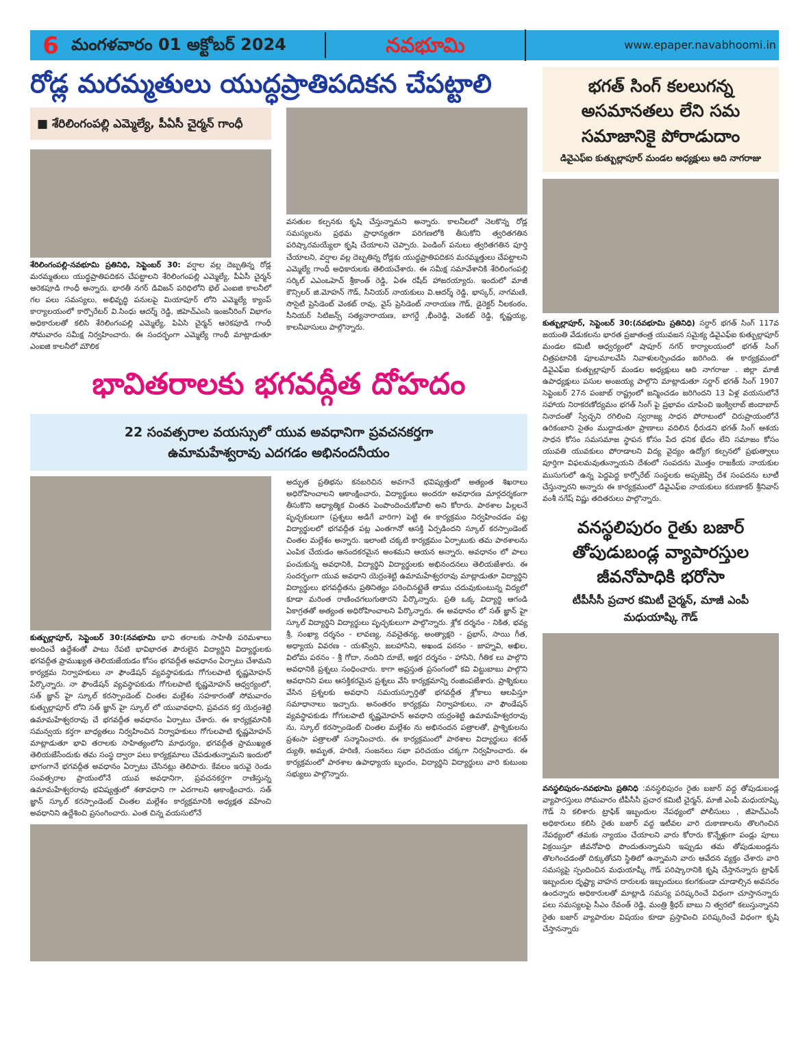6
మంగళవారం 01 అక్టోబర్ 2024
నవభూమి
www.epaper.navabhoomi.in
రోడ్ల మరమ్మతులు యుద్ధప్రాతిపదికన చేపట్టాలి
■ శేరిలింగంపల్లి ఎమ్మెల్యే, పీఏసీ చైర్మన్ గాంధీ
శేరిలింగంపల్లి-నవభూమి ప్రతినిధి, సెప్టెంబర్ 30: వర్షాల వల్ల దెబ్బతిన్న రోడ్ల మరమ్మతులు యుద్ధప్రాతిపదికన చేపట్టాలని శేరిలింగంపల్లి ఎమ్మెల్యే, పీఏసీ చైర్మన్ ఆరెకపూడి గాంధీ అన్నారు. భారతీ నగర్ డివిజన్ పరిధిలోని భెల్ ఎంఐజి కాలనీలో గల పలు సమస్యలు, అభివృద్ధి పనులపై మియాపూర్ లోని ఎమ్మెల్యే క్యాంప్ కార్యాలయంలో కార్పొరేటర్ వి.సింధు ఆదర్శ్ రెడ్డి, జిహెచ్ఎంసి ఇంజనీరింగ్ విభాగం అధికారులతో కలిసి శేరిలింగంపల్లి ఎమ్మెల్యే, పిఏసి చైర్మన్ ఆరెకపూడి గాంధీ సోమవారం సమీక్ష నిర్వహించారు. ఈ సందర్భంగా ఎమ్మెల్యే గాంధీ మాట్లాడుతూ ఎంఐజి కాలనీలో మౌలిక
వసతుల కల్పనకు కృషి చేస్తున్నామని అన్నారు. కాలనీలలో నెలకొన్న రోడ్ల సమస్యలను ప్రథమ ప్రాధాన్యతగా పరిగణలోకి తీసుకోని త్వరితగతిన పరిష్కారమయ్యేలా కృషి చేయాలని చెప్పారు. పెండింగ్ పనులు త్వరితగతిన పూర్తి చేయాలని, వర్షాల వల్ల దెబ్బతిన్న రోడ్లకు యుద్ధప్రాతిపదికన మరమ్మత్తులు చేపట్టాలని ఎమ్మెల్యే గాంధీ అధికారులకు తెలియచేశారు. ఈ సమీక్ష సమావేశానికి శేరిలింగంపల్లి సర్కిల్ ఎఎంఒహెచ్ శ్రీకాంత్ రెడ్డి, ఏఈ రషీద్ హాజరయ్యారు. ఇందులో మాజీ కౌన్సిలర్ జి.మోహన్ గౌడ్, సీనియర్ నాయకులు వి.ఆదర్శ్ రెడ్డి, భాస్కర్, నాగమణి, సొసైటీ ప్రెసిడెంట్ వెంకట్ రావు, వైస్ ప్రెసిడెంట్ నారాయణ గౌడ్, డైరెక్టర్ నీలకంఠం, సీనియర్ సిటిజన్స్ సత్యనారాయణ, బాగర్డే ,భీంరెడ్డి, వెంకట్ రెడ్డి, కృష్ణయ్య, కాలనీవాసులు పాల్గొన్నారు.
భావితరాలకు భగవద్గీత దోహదం
22 సంవత్సరాల వయస్సులో యువ అవధానిగా ప్రవచనకర్తగా
ఉమామహేశ్వరావు ఎదగడం అభినందనీయం
కుత్బుల్లాపూర్, సెప్టెంబర్ 30:(నవభూమి భావి తరాలకు సాహితీ పరిమళాలు అందించే ఉద్దేశంతో పాటు రేపటి భావిభారత పౌరులైన విద్యార్థిని విద్యార్థులకు భగవద్గీత ప్రాముఖ్యత తెలియజేయడం కోసం భగవద్గీత అవధానం ఏర్పాటు చేశామని కార్యక్రమ నిర్వాహకులు నా ఫౌండేషన్ వ్యవస్థాపకుడు గోగులపాటి కృష్ణమోహన్ పేర్కొన్నారు. నా ఫౌండేషన్ వ్యవస్థాపకుడు గోగులపాటి కృష్ణమోహన్ ఆధ్వర్యంలో, సత్ జ్ఞాన్ హై స్కూల్ కరస్పాండెంట్ చింతల మల్లేశం సహకారంతో సోమవారం కుత్బుల్లాపూర్ లోని సత్ జ్ఞాన్ హై స్కూల్ లో యువావధాని, ప్రవచన కర్త యెర్రంశెట్టి ఉమామహేశ్వరరావు చే భగవద్గీత అవధానం ఏర్పాటు చేశారు. ఈ కార్యక్రమానికి సమన్వయ కర్తగా బాధ్యతలు నిర్వహించిన నిర్వాహకులు గోగులపాటి కృష్ణమోహన్ మాట్లాడుతూ భావి తరాలకు సాహిత్యంలోని మాధుర్యం, భగవద్గీత ప్రాముఖ్యత తెలియజేసేందుకు తమ సంస్థ ద్వారా పలు కార్యక్రమాలు చేపడుతున్నామని ఇందులో భాగంగానే భగవద్గీత అవధానం ఏర్పాటు చేసినట్లు తెలిపారు. కేవలం ఇరువై రెండు సంవత్సరాల ప్రాయంలోనే యువ అవధానిగా, ప్రవచనకర్తగా రాణిస్తున్న ఉమామహేశ్వరరావు భవిష్యత్తులో శతావధాని గా ఎదగాలని ఆకాంక్షించారు. సత్ జ్ఞాన్ స్కూల్ కరస్పాండెంట్ చింతల మల్లేశం కార్యక్రమానికి అధ్యక్షత వహించి అవధానిని ఉద్దేశించి ప్రసంగించారు. ఎంత చిన్న వయసులోనే
అద్భుత ప్రతిభను కనబరిచిన అవగానే భవిష్యత్తులో అత్యంత శిఖరాలు అధిరోహించాలని ఆకాంక్షించారు, విద్యార్థులు అందరూ అవధారణ మార్గదర్శకంగా తీసుకొని ఆధ్యాత్మిక చింతన పెంపొందించుకోవాలి అని కోరారు. పాఠశాల పిల్లలనే పృచ్ఛకులుగా (ప్రశ్నలు అడిగే వారిగా) పెట్టి ఈ కార్యక్రమం నిర్వహించడం పట్ల విద్యార్థులలో భగవద్గీత పట్ల ఎంతగానో ఆసక్తి ఏర్పడిందని స్కూల్ కరస్పాండెంట్ చింతల మల్లేశం అన్నారు. ఇలాంటి చక్కటి కార్యక్రమం ఏర్పాటుకు తమ పాఠశాలను ఎంపిక చేయడం ఆనందకరమైన అంశమని ఆయన అన్నారు. అవధానం లో పాలు పంచుకున్న అవధానికి, విద్యార్థిని విద్యార్థులకు అభినందనలు తెలియజేశారు. ఈ సందర్భంగా యువ అవధాని యెర్రంశెట్టి ఉమామహేశ్వరరావు మాట్లాడుతూ విద్యార్థిని విద్యార్థులు భగవద్గీతను ప్రతినిత్యం పఠించినట్లైతే తాము చదువుకుంటున్న విద్యలో కూడా మరింత రాణించగలుగుతారని పేర్కొన్నారు. ప్రతి ఒక్క విద్యార్థి ఆగండి ఏకాగ్రతతో అత్యంత అధిరోహించాలని పేర్కొన్నారు. ఈ అవధానం లో సత్ జ్ఞాన్ హై స్కూల్ విద్యార్థిని విద్యార్థులు పృచ్ఛకులుగా పాల్గొన్నారు. శ్లోక దర్శనం - నికిత, భవ్య శ్రీ, సంఖ్యా దర్శనం - లావణ్య, నవచైతన్య, అంత్యాక్షరి - ప్రభాస్, సాయి గీత, అధ్యాయ వివరణ - యశస్విని, జలహాసిని, అఖండ పఠనం - జాహ్నవి, అఖిల, విలోమ పఠనం - శ్రీ గోదా, నందిని దూబే, అక్షర దర్శనం - హాసిని, గీతిక లు పాల్గొని అవధానికి ప్రశ్నలు సంధించారు. కాగా అప్రస్తుత ప్రసంగంలో కవి విట్టుబాబు పాల్గొని ఆవధానిని పలు ఆసక్తికరమైన ప్రశ్నలు వేసి కార్యక్రమాన్ని రంజింపజేశారు. ప్రాశ్నికులు వేసిన ప్రశ్నలకు అవధాని సమయస్ఫూర్తితో భగవద్గీత శ్లోకాలు ఆలపిస్తూ సమాధానాలు ఇచ్చారు. అనంతరం కార్యక్రమ నిర్వాహకులు, నా ఫౌండేషన్ వ్యవస్థాపకుడు గోగులపాటి కృష్ణమోహన్ అవధాని యర్రంశెట్టి ఉమామహేశ్వరరావు ను, స్కూల్ కరస్పాండెంట్ చింతల మల్లేశం ను అభినందన పత్రాలతో, ప్రాశ్నికులను ప్రశంసా పత్రాలతో సన్మానించారు. ఈ కార్యక్రమంలో పాఠశాల విద్యార్థులు శరత్ ద్యుతి, అమృత, హరిణి, సంజనలు సభా పరిచయం చక్కగా నిర్వహించారు. ఈ కార్యక్రమంలో పాఠశాల ఉపాధ్యాయ బృందం, విద్యార్థిని విద్యార్థులు వారి కుటుంబ సభ్యులు పాల్గొన్నారు.
భగత్ సింగ్ కలలుగన్న
అసమానతలు లేని సమ
సమాజానికై పోరాడుదాం
డివైఎఫ్ఐ కుత్బుల్లాపూర్ మండల అధ్యక్షులు ఆది నాగరాజు
కుత్బుల్లాపూర్, సెప్టెంబర్ 30:(నవభూమి ప్రతినిధి) సర్దార్ భగత్ సింగ్ 117వ జయంతి వేడుకలను భారత ప్రజాతంత్ర యువజన సమైక్య డివైఎఫ్ఐ కుత్బుల్లాపూర్ మండల కమిటీ ఆధ్వర్యంలో షాపూర్ నగర్ కార్యాలయంలో భగత్ సింగ్ చిత్రపటానికి పూలమాలవేసి నివాళులర్పించడం జరిగింది. ఈ కార్యక్రమంలో డివైఎఫ్ఐ కుత్బుల్లాపూర్ మండల అధ్యక్షులు ఆది నాగరాజు . జిల్లా మాజీ ఉపాధ్యక్షులు పసుల అంజయ్య పాల్గొని మాట్లాడుతూ సర్దార్ భగత్ సింగ్ 1907 సెప్టెంబర్ 27న పంజాబ్ రాష్ట్రంలో జన్మించడం జరిగిందని 13 ఏళ్ల వయసులోనే సహాయ నిరాకరణోద్యమం భగత్ సింగ్ పై ప్రభావం చూపించి ఇంక్విలాబ్ జిందాబాద్ నినాదంతో స్వేచ్ఛని రగిలించి స్వరాజ్య సాధన పోరాటంలో చిరుప్రాయంలోనే ఉరికంబాని సైతం ముద్దాడుతూ ప్రాణాలు వదిలిన ధీరుడని భగత్ సింగ్ ఆశయ సాధన కోసం సమసమాజ స్థాపన కోసం పేద ధనిక భేదం లేని సమాజం కోసం యువతి యువకులు పోరాడాలని విద్య వైద్యం ఉద్యోగ కల్పనలో ప్రభుత్వాలు పూర్తిగా విఫలమవుతున్నాయని దేశంలో సంపదను మొత్తం రాజకీయ నాయకుల ముసుగులో ఉన్న పెద్దపెద్ద కార్పోరేట్ సంస్థలకు అప్పజెప్పి దేశ సంపదను లూటీ చేస్తున్నారని అన్నారు ఈ కార్యక్రమంలో డివైఎఫ్ఐ నాయకులు కరుణాకర్ శ్రీనివాస్ వంశీ నగేష్ విష్ణు తదితరులు పాల్గొన్నారు.
వనస్థలిపురం రైతు బజార్
తోపుడుబండ్ల వ్యాపారస్తుల
జీవనోపాధికి భరోసా
టీపీసీసీ ప్రచార కమిటీ చైర్మన్, మాజీ ఎంపీ
మధుయాష్కి గౌడ్
వనస్థలిపురం-నవభూమి ప్రతినిధి :వనస్థలిపురం రైతు బజార్ వద్ద తోపుడుబండ్ల వ్యాపారస్తులు సోమవారం టీపీసీసీ ప్రచార కమిటీ చైర్మన్, మాజీ ఎంపీ మధుయాష్కి గౌడ్ ని కలిశారు ట్రాఫిక్ ఇబ్బందుల నేపథ్యంలో పోలీసులు , జీహెచ్ఎంసీ అధికారులు కలిసి రైతు బజార్ వద్ద ఇటీవల వారి దుకాణాలను తొలగించిన నేపథ్యంలో తమకు న్యాయం చేయాలని వారు కోరారు కొన్నేళ్లుగా పండ్లు పూలు విక్రయిస్తూ జీవనోపాధి పొందుతున్నామని ఇప్పుడు తమ తోపుడుబండ్లను తొలగించడంతో దిక్కుతోచని స్థితిలో ఉన్నామని వారు ఆవేదన వ్యక్తం చేశారు వారి సమస్యపై స్పందించిన మధుయాష్కీ గౌడ్ పరిష్కారానికి కృషి చేస్తానన్నారు ట్రాఫిక్ ఇబ్బందుల దృష్ట్యా వాహన దారులకు ఇబ్బందులు కలగకుండా చూడాల్సిన అవసరం ఉందన్నారు అధికారులతో మాట్లాడి సమస్య పరిష్కరించే విధంగా చూస్తానన్నారు పలు సమస్యలపై సీఎం రేవంత్ రెడ్డి, మంత్రి శ్రీధర్ బాబు ని త్వరలో కలుస్తున్నానని రైతు బజార్ వ్యాపారుల విషయం కూడా ప్రస్తావించి పరిష్కరించే విధంగా కృషి చేస్తానన్నారు